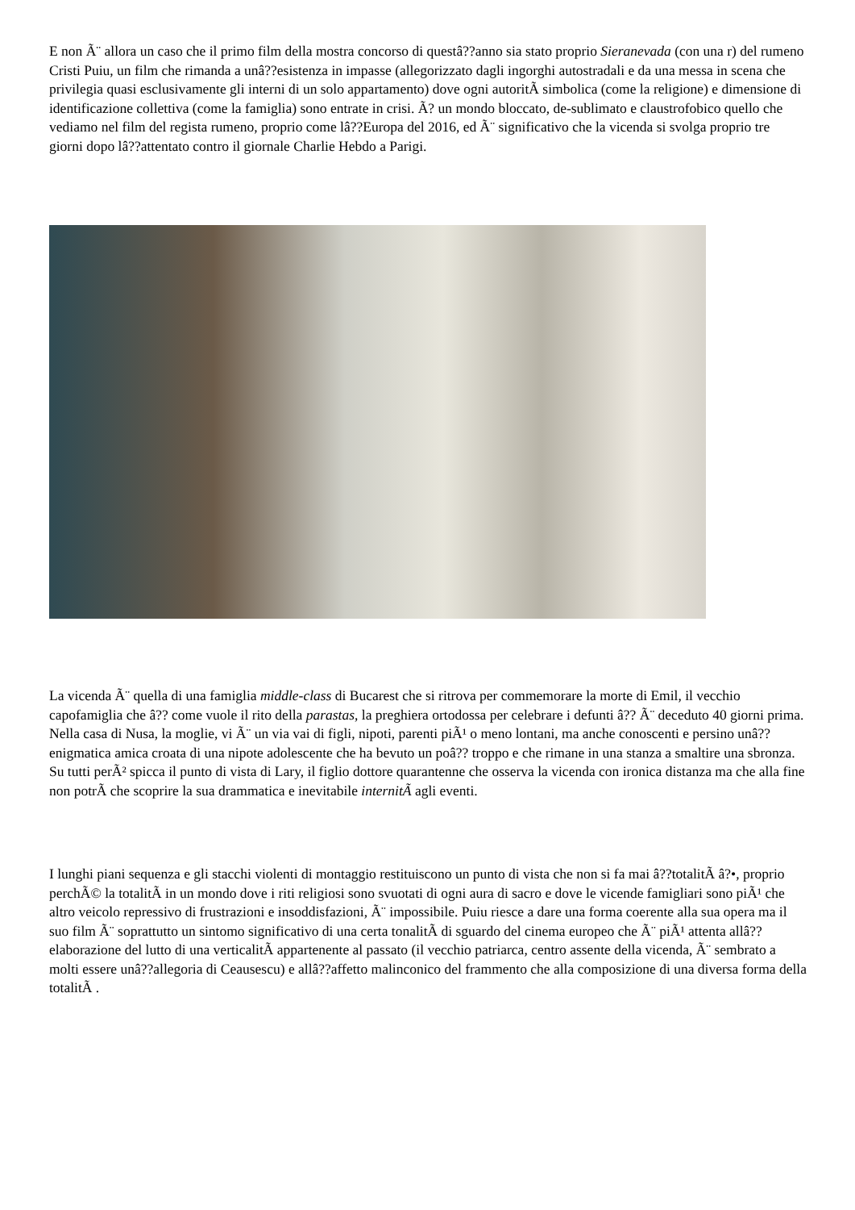E non Ã¨ allora un caso che il primo film della mostra concorso di questâ??anno sia stato proprio Sieranevada (con una r) del rumeno Cristi Puiu, un film che rimanda a unâ??esistenza in impasse (allegorizzato dagli ingorghi autostradali e da una messa in scena che privilegia quasi esclusivamente gli interni di un solo appartamento) dove ogni autoritÃ simbolica (come la religione) e dimensione di identificazione collettiva (come la famiglia) sono entrate in crisi. Ã? un mondo bloccato, de-sublimato e claustrofobico quello che vediamo nel film del regista rumeno, proprio come lâ??Europa del 2016, ed Ã¨ significativo che la vicenda si svolga proprio tre giorni dopo lâ??attentato contro il giornale Charlie Hebdo a Parigi.
La vicenda Ã¨ quella di una famiglia middle-class di Bucarest che si ritrova per commemorare la morte di Emil, il vecchio capofamiglia che â?? come vuole il rito della parastas, la preghiera ortodossa per celebrare i defunti â?? Ã¨ deceduto 40 giorni prima. Nella casa di Nusa, la moglie, vi Ã¨ un via vai di figli, nipoti, parenti piÃ¹ o meno lontani, ma anche conoscenti e persino unâ??enigmatica amica croata di una nipote adolescente che ha bevuto un poâ?? troppo e che rimane in una stanza a smaltire una sbronza. Su tutti perÃ² spicca il punto di vista di Lary, il figlio dottore quarantenne che osserva la vicenda con ironica distanza ma che alla fine non potrÃ che scoprire la sua drammatica e inevitabile internitÃ agli eventi.
I lunghi piani sequenza e gli stacchi violenti di montaggio restituiscono un punto di vista che non si fa mai â??totalitÃ â?•, proprio perchÃ© la totalitÃ in un mondo dove i riti religiosi sono svuotati di ogni aura di sacro e dove le vicende famigliari sono piÃ¹ che altro veicolo repressivo di frustrazioni e insoddisfazioni, Ã¨ impossibile. Puiu riesce a dare una forma coerente alla sua opera ma il suo film Ã¨ soprattutto un sintomo significativo di una certa tonalitÃ di sguardo del cinema europeo che Ã¨ piÃ¹ attenta allâ??elaborazione del lutto di una verticalitÃ appartenente al passato (il vecchio patriarca, centro assente della vicenda, Ã¨ sembrato a molti essere unâ??allegoria di Ceausescu) e allâ??affetto malinconico del frammento che alla composizione di una diversa forma della totalitÃ .